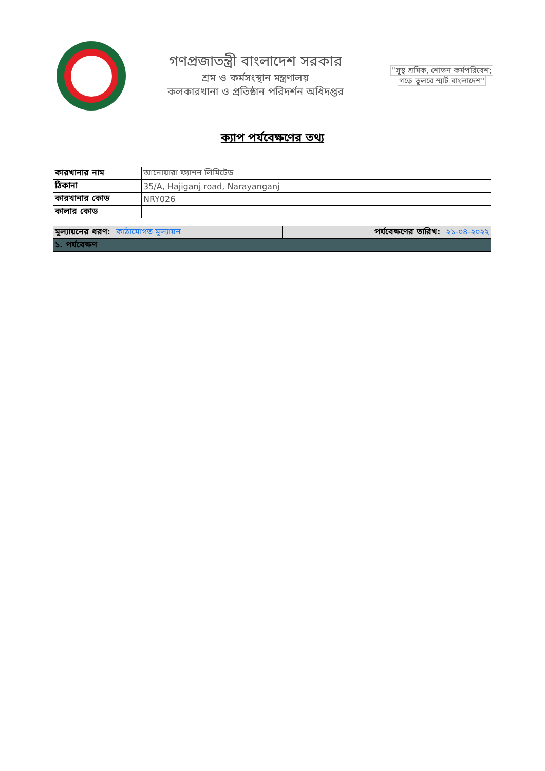গণপ্রজাতন্ত্রী বাংলাদেশ সরকার
শ্রম ও কর্মসংস্থান মন্ত্রণালয়
কলকারখানা ও প্রতিষ্ঠান পরিদর্শন অধিদপ্তর
"সুস্থ শ্রমিক, শোভন কর্মপরিবেশ;
গড়ে তুলবে স্মার্ট বাংলাদেশ"
ক্যাপ পর্যবেক্ষণের তথ্য
| কারখানার নাম | আনোয়ারা ফ্যাশন লিমিটেড |
| ঠিকানা | 35/A, Hajiganj road, Narayanganj |
| কারখানার কোড | NRY026 |
| কালার কোড | |
| মূল্যায়নের ধরণ: কাঠামোগত মূল্যায়ন | পর্যবেক্ষণের তারিখ: ২১-০৪-২০২২ |
| ১. পর্যবেক্ষণ | |